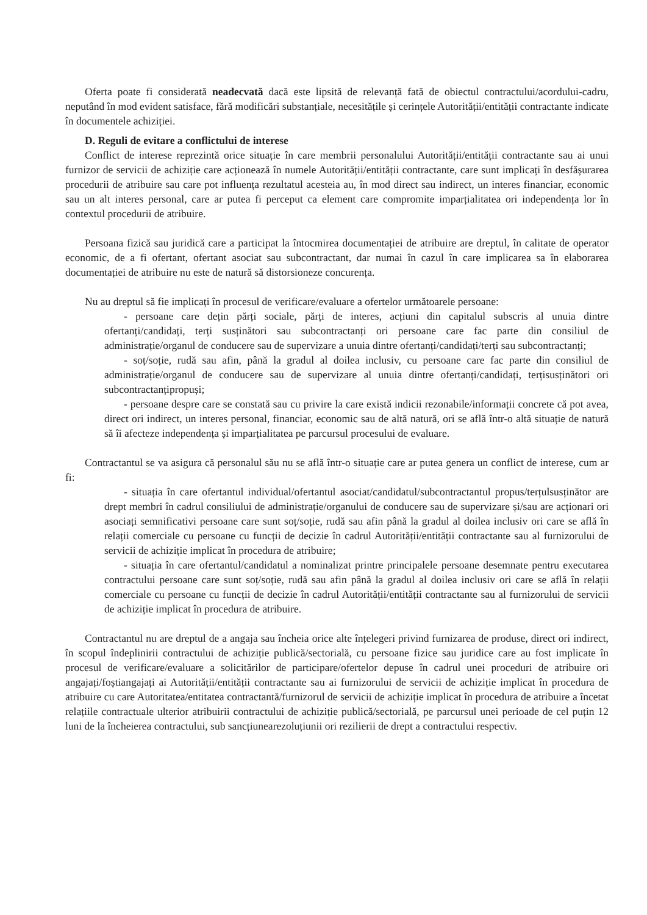Oferta poate fi considerată neadecvată dacă este lipsită de relevanță fată de obiectul contractului/acordului-cadru, neputând în mod evident satisface, fără modificări substanțiale, necesitățile și cerințele Autorității/entității contractante indicate în documentele achiziției.
D. Reguli de evitare a conflictului de interese
Conflict de interese reprezintă orice situație în care membrii personalului Autorității/entității contractante sau ai unui furnizor de servicii de achiziție care acționează în numele Autorității/entității contractante, care sunt implicați în desfășurarea procedurii de atribuire sau care pot influența rezultatul acesteia au, în mod direct sau indirect, un interes financiar, economic sau un alt interes personal, care ar putea fi perceput ca element care compromite imparțialitatea ori independența lor în contextul procedurii de atribuire.
Persoana fizică sau juridică care a participat la întocmirea documentației de atribuire are dreptul, în calitate de operator economic, de a fi ofertant, ofertant asociat sau subcontractant, dar numai în cazul în care implicarea sa în elaborarea documentației de atribuire nu este de natură să distorsioneze concurența.
Nu au dreptul să fie implicați în procesul de verificare/evaluare a ofertelor următoarele persoane:
- persoane care dețin părți sociale, părți de interes, acțiuni din capitalul subscris al unuia dintre ofertanți/candidați, terți susținători sau subcontractanți ori persoane care fac parte din consiliul de administrație/organul de conducere sau de supervizare a unuia dintre ofertanți/candidați/terți sau subcontractanți;
- soț/soție, rudă sau afin, până la gradul al doilea inclusiv, cu persoane care fac parte din consiliul de administrație/organul de conducere sau de supervizare al unuia dintre ofertanți/candidați, terțisusținători ori subcontractanțipropuși;
- persoane despre care se constată sau cu privire la care există indicii rezonabile/informații concrete că pot avea, direct ori indirect, un interes personal, financiar, economic sau de altă natură, ori se află într-o altă situație de natură să îi afecteze independența și imparțialitatea pe parcursul procesului de evaluare.
Contractantul se va asigura că personalul său nu se află într-o situație care ar putea genera un conflict de interese, cum ar fi:
- situația în care ofertantul individual/ofertantul asociat/candidatul/subcontractantul propus/terțulsusținător are drept membri în cadrul consiliului de administrație/organului de conducere sau de supervizare și/sau are acționari ori asociați semnificativi persoane care sunt soț/soție, rudă sau afin până la gradul al doilea inclusiv ori care se află în relații comerciale cu persoane cu funcții de decizie în cadrul Autorității/entității contractante sau al furnizorului de servicii de achiziție implicat în procedura de atribuire;
- situația în care ofertantul/candidatul a nominalizat printre principalele persoane desemnate pentru executarea contractului persoane care sunt soț/soție, rudă sau afin până la gradul al doilea inclusiv ori care se află în relații comerciale cu persoane cu funcții de decizie în cadrul Autorității/entității contractante sau al furnizorului de servicii de achiziție implicat în procedura de atribuire.
Contractantul nu are dreptul de a angaja sau încheia orice alte înțelegeri privind furnizarea de produse, direct ori indirect, în scopul îndeplinirii contractului de achiziție publică/sectorială, cu persoane fizice sau juridice care au fost implicate în procesul de verificare/evaluare a solicitărilor de participare/ofertelor depuse în cadrul unei proceduri de atribuire ori angajați/foștiangajați ai Autorității/entității contractante sau ai furnizorului de servicii de achiziție implicat în procedura de atribuire cu care Autoritatea/entitatea contractantă/furnizorul de servicii de achiziție implicat în procedura de atribuire a încetat relațiile contractuale ulterior atribuirii contractului de achiziție publică/sectorială, pe parcursul unei perioade de cel puțin 12 luni de la încheierea contractului, sub sancțiunearezoluțiunii ori rezilierii de drept a contractului respectiv.